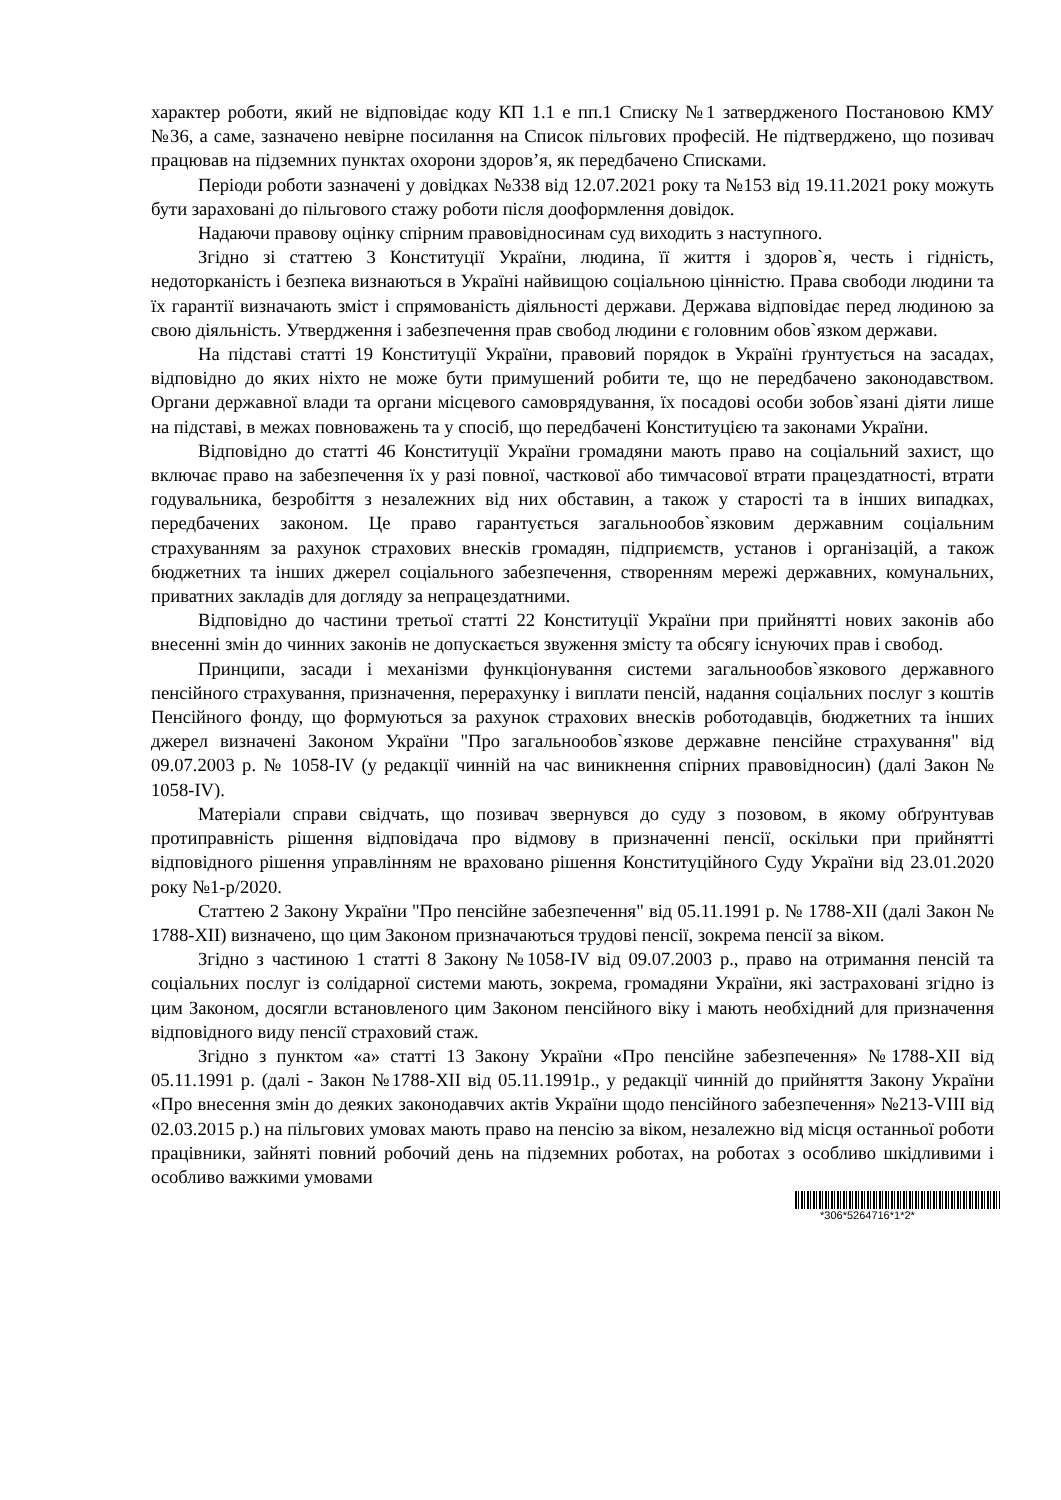характер роботи, який не відповідає коду КП 1.1 е пп.1 Списку №1 затвердженого Постановою КМУ №36, а саме, зазначено невірне посилання на Список пільгових професій. Не підтверджено, що позивач працював на підземних пунктах охорони здоров’я, як передбачено Списками.
Періоди роботи зазначені у довідках №338 від 12.07.2021 року та №153 від 19.11.2021 року можуть бути зараховані до пільгового стажу роботи після дооформлення довідок.
Надаючи правову оцінку спірним правовідносинам суд виходить з наступного.
Згідно зі статтею 3 Конституції України, людина, її життя і здоров`я, честь і гідність, недоторканість і безпека визнаються в Україні найвищою соціальною цінністю. Права свободи людини та їх гарантії визначають зміст і спрямованість діяльності держави. Держава відповідає перед людиною за свою діяльність. Утвердження і забезпечення прав свобод людини є головним обов`язком держави.
На підставі статті 19 Конституції України, правовий порядок в Україні ґрунтується на засадах, відповідно до яких ніхто не може бути примушений робити те, що не передбачено законодавством. Органи державної влади та органи місцевого самоврядування, їх посадові особи зобов`язані діяти лише на підставі, в межах повноважень та у спосіб, що передбачені Конституцією та законами України.
Відповідно до статті 46 Конституції України громадяни мають право на соціальний захист, що включає право на забезпечення їх у разі повної, часткової або тимчасової втрати працездатності, втрати годувальника, безробіття з незалежних від них обставин, а також у старості та в інших випадках, передбачених законом. Це право гарантується загальнообов`язковим державним соціальним страхуванням за рахунок страхових внесків громадян, підприємств, установ і організацій, а також бюджетних та інших джерел соціального забезпечення, створенням мережі державних, комунальних, приватних закладів для догляду за непрацездатними.
Відповідно до частини третьої статті 22 Конституції України при прийнятті нових законів або внесенні змін до чинних законів не допускається звуження змісту та обсягу існуючих прав і свобод.
Принципи, засади і механізми функціонування системи загальнообов`язкового державного пенсійного страхування, призначення, перерахунку і виплати пенсій, надання соціальних послуг з коштів Пенсійного фонду, що формуються за рахунок страхових внесків роботодавців, бюджетних та інших джерел визначені Законом України "Про загальнообов`язкове державне пенсійне страхування" від 09.07.2003 р. № 1058-IV (у редакції чинній на час виникнення спірних правовідносин) (далі Закон № 1058-IV).
Матеріали справи свідчать, що позивач звернувся до суду з позовом, в якому обґрунтував протиправність рішення відповідача про відмову в призначенні пенсії, оскільки при прийнятті відповідного рішення управлінням не враховано рішення Конституційного Суду України від 23.01.2020 року №1-р/2020.
Статтею 2 Закону України "Про пенсійне забезпечення" від 05.11.1991 р. № 1788-XII (далі Закон № 1788-XII) визначено, що цим Законом призначаються трудові пенсії, зокрема пенсії за віком.
Згідно з частиною 1 статті 8 Закону №1058-IV від 09.07.2003 р., право на отримання пенсій та соціальних послуг із солідарної системи мають, зокрема, громадяни України, які застраховані згідно із цим Законом, досягли встановленого цим Законом пенсійного віку і мають необхідний для призначення відповідного виду пенсії страховий стаж.
Згідно з пунктом «а» статті 13 Закону України «Про пенсійне забезпечення» №1788-XII від 05.11.1991 р. (далі - Закон №1788-XII від 05.11.1991р., у редакції чинній до прийняття Закону України «Про внесення змін до деяких законодавчих актів України щодо пенсійного забезпечення» №213-VIII від 02.03.2015 р.) на пільгових умовах мають право на пенсію за віком, незалежно від місця останньої роботи працівники, зайняті повний робочий день на підземних роботах, на роботах з особливо шкідливими і особливо важкими умовами
*306*5264716*1*2*